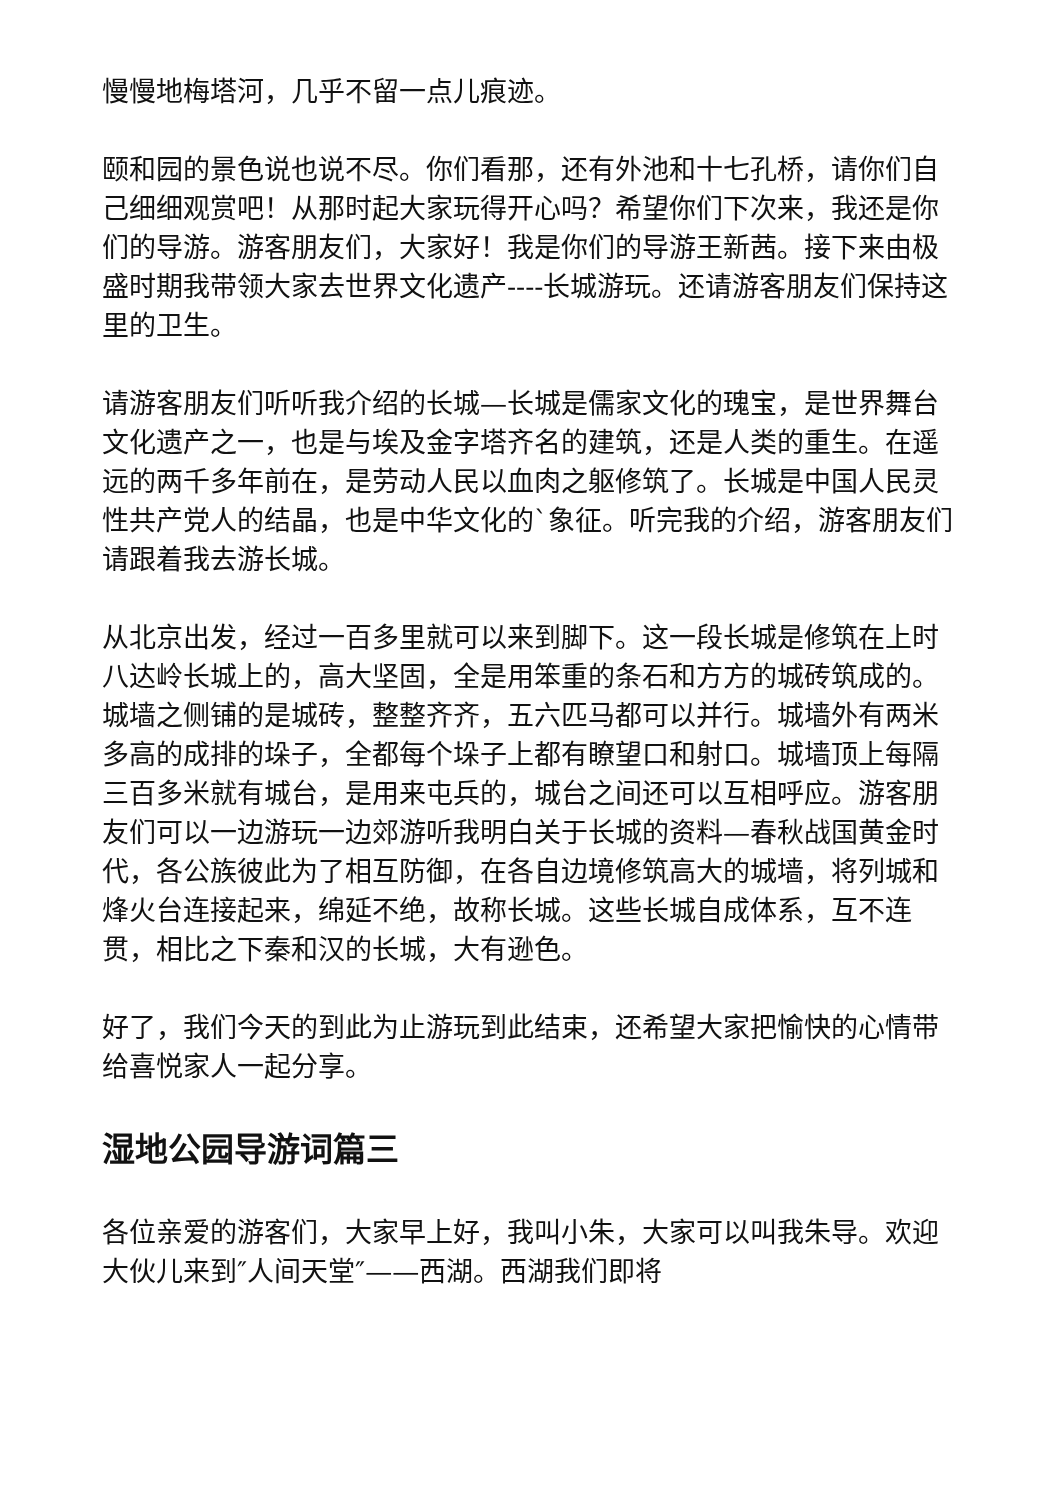慢慢地梅塔河，几乎不留一点儿痕迹。
颐和园的景色说也说不尽。你们看那，还有外池和十七孔桥，请你们自己细细观赏吧！从那时起大家玩得开心吗？希望你们下次来，我还是你们的导游。游客朋友们，大家好！我是你们的导游王新茜。接下来由极盛时期我带领大家去世界文化遗产----长城游玩。还请游客朋友们保持这里的卫生。
请游客朋友们听听我介绍的长城—长城是儒家文化的瑰宝，是世界舞台文化遗产之一，也是与埃及金字塔齐名的建筑，还是人类的重生。在遥远的两千多年前在，是劳动人民以血肉之躯修筑了。长城是中国人民灵性共产党人的结晶，也是中华文化的`象征。听完我的介绍，游客朋友们请跟着我去游长城。
从北京出发，经过一百多里就可以来到脚下。这一段长城是修筑在上时八达岭长城上的，高大坚固，全是用笨重的条石和方方的城砖筑成的。城墙之侧铺的是城砖，整整齐齐，五六匹马都可以并行。城墙外有两米多高的成排的垛子，全都每个垛子上都有瞭望口和射口。城墙顶上每隔三百多米就有城台，是用来屯兵的，城台之间还可以互相呼应。游客朋友们可以一边游玩一边郊游听我明白关于长城的资料—春秋战国黄金时代，各公族彼此为了相互防御，在各自边境修筑高大的城墙，将列城和烽火台连接起来，绵延不绝，故称长城。这些长城自成体系，互不连贯，相比之下秦和汉的长城，大有逊色。
好了，我们今天的到此为止游玩到此结束，还希望大家把愉快的心情带给喜悦家人一起分享。
湿地公园导游词篇三
各位亲爱的游客们，大家早上好，我叫小朱，大家可以叫我朱导。欢迎大伙儿来到″人间天堂″——西湖。西湖我们即将